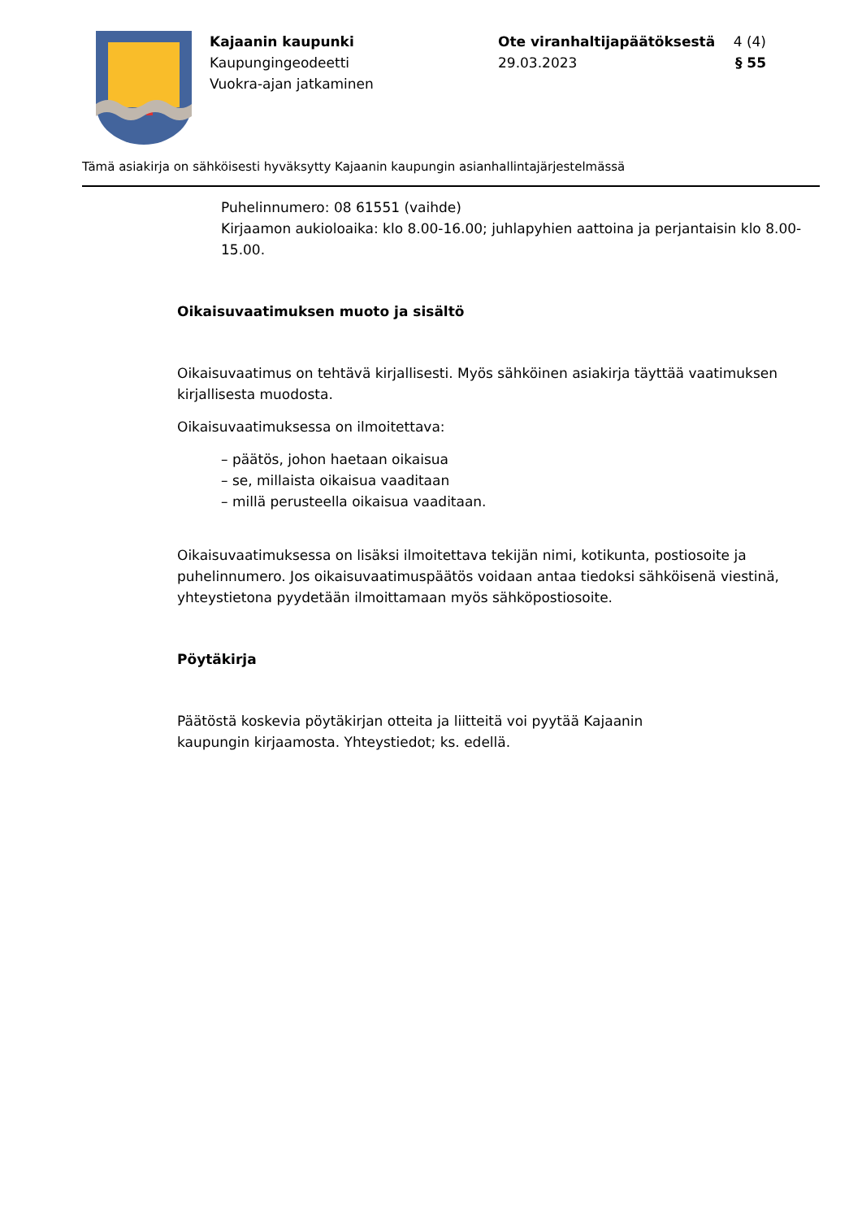Kajaanin kaupunki
Kaupungingeodeetti
Vuokra-ajan jatkaminen
Ote viranhaltijapäätöksestä 4 (4)
29.03.2023 § 55
Tämä asiakirja on sähköisesti hyväksytty Kajaanin kaupungin asianhallintajärjestelmässä
Puhelinnumero: 08 61551 (vaihde)
Kirjaamon aukioloaika: klo 8.00-16.00; juhlapyhien aattoina ja perjantaisin klo 8.00-15.00.
Oikaisuvaatimuksen muoto ja sisältö
Oikaisuvaatimus on tehtävä kirjallisesti. Myös sähköinen asiakirja täyttää vaatimuksen kirjallisesta muodosta.
Oikaisuvaatimuksessa on ilmoitettava:
– päätös, johon haetaan oikaisua
– se, millaista oikaisua vaaditaan
– millä perusteella oikaisua vaaditaan.
Oikaisuvaatimuksessa on lisäksi ilmoitettava tekijän nimi, kotikunta, postiosoite ja puhelinnumero. Jos oikaisuvaatimuspäätös voidaan antaa tiedoksi sähköisenä viestinä, yhteystietona pyydetään ilmoittamaan myös sähköpostiosoite.
Pöytäkirja
Päätöstä koskevia pöytäkirjan otteita ja liitteitä voi pyytää Kajaanin
kaupungin kirjaamosta. Yhteystiedot; ks. edellä.